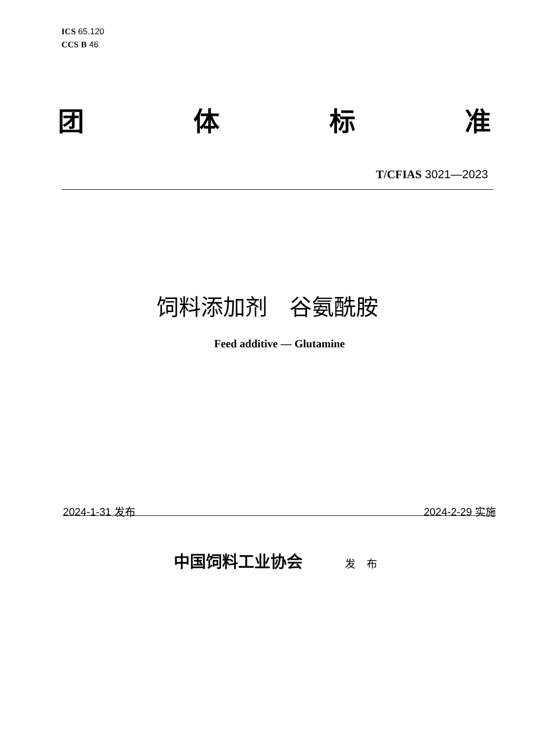ICS 65.120
CCS B 46
团 体 标 准
T/CFIAS 3021—2023
饲料添加剂　谷氨酰胺
Feed additive — Glutamine
2024-1-31 发布 2024-2-29 实施
中国饲料工业协会 发 布